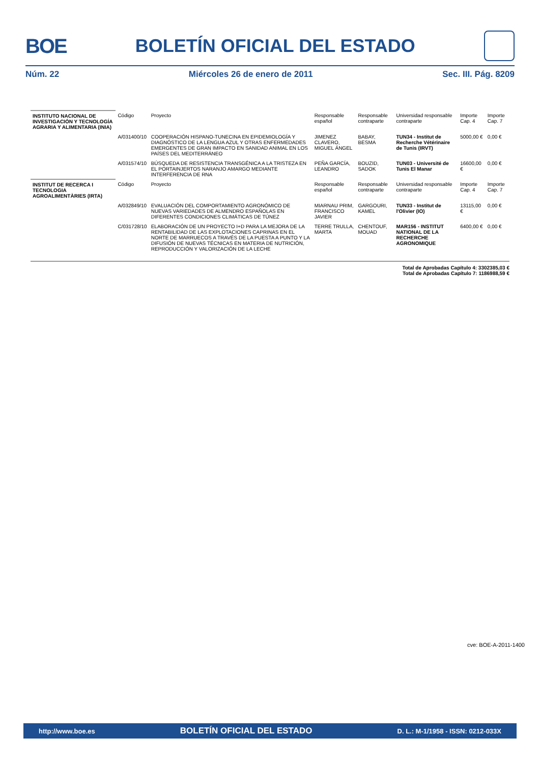BOE BOLETÍN OFICIAL DEL ESTADO
Núm. 22 Miércoles 26 de enero de 2011 Sec. III. Pág. 8209
| INSTITUTO NACIONAL DE INVESTIGACIÓN Y TECNOLOGÍA AGRARIA Y ALIMENTARIA (INIA) | Código | Proyecto | Responsable español | Responsable contraparte | Universidad responsable contraparte | Importe Cap. 4 | Importe Cap. 7 |
| | A/031400/10 | COOPERACIÓN HISPANO-TUNECINA EN EPIDEMIOLOGÍA Y DIAGNÓSTICO DE LA LENGUA AZUL Y OTRAS ENFERMEDADES EMERGENTES DE GRAN IMPACTO EN SANIDAD ANIMAL EN LOS PAÍSES DEL MEDITERRÁNEO | JIMENEZ CLAVERO, MIGUEL ÁNGEL | BABAY, BESMA | TUN34 - Institut de Recherche Vétérinaire de Tunis (IRVT) | 5000,00 € | 0,00 € |
| | A/031574/10 | BÚSQUEDA DE RESISTENCIA TRANSGÉNICA A LA TRISTEZA EN EL PORTAINJERTOS NARANJO AMARGO MEDIANTE INTERFERENCIA DE RNA | PEÑA GARCÍA, LEANDRO | BOUZID, SADOK | TUN03 - Université de Tunis El Manar | 16600,00 € | 0,00 € |
| INSTITUT DE RECERCA I TECNOLOGIA AGROALIMENTÀRIES (IRTA) | Código | Proyecto | Responsable español | Responsable contraparte | Universidad responsable contraparte | Importe Cap. 4 | Importe Cap. 7 |
| | A/032849/10 | EVALUACIÓN DEL COMPORTAMIENTO AGRONÓMICO DE NUEVAS VARIEDADES DE ALMENDRO ESPAÑOLAS EN DIFERENTES CONDICIONES CLIMÁTICAS DE TÚNEZ | MIARNAU PRIM, FRANCISCO JAVIER | GARGOURI, KAMEL | TUN33 - Institut de l'Olivier (IO) | 13115,00 € | 0,00 € |
| | C/031728/10 | ELABORACIÓN DE UN PROYECTO I+D PARA LA MEJORA DE LA RENTABILIDAD DE LAS EXPLOTACIONES CAPRINAS EN EL NORTE DE MARRUECOS A TRAVÉS DE LA PUESTA A PUNTO Y LA DIFUSIÓN DE NUEVAS TÉCNICAS EN MATERIA DE NUTRICIÓN, REPRODUCCIÓN Y VALORIZACIÓN DE LA LECHE | TERRE TRULLA, MARTA | CHENTOUF, MOUAD | MAR156 - INSTITUT NATIONAL DE LA RECHERCHE AGRONOMIQUE | 6400,00 € | 0,00 € |
Total de Aprobadas Capítulo 4: 3302385,03 €
Total de Aprobadas Capítulo 7: 1186988,59 €
cve: BOE-A-2011-1400
http://www.boe.es BOLETÍN OFICIAL DEL ESTADO D. L.: M-1/1958 - ISSN: 0212-033X